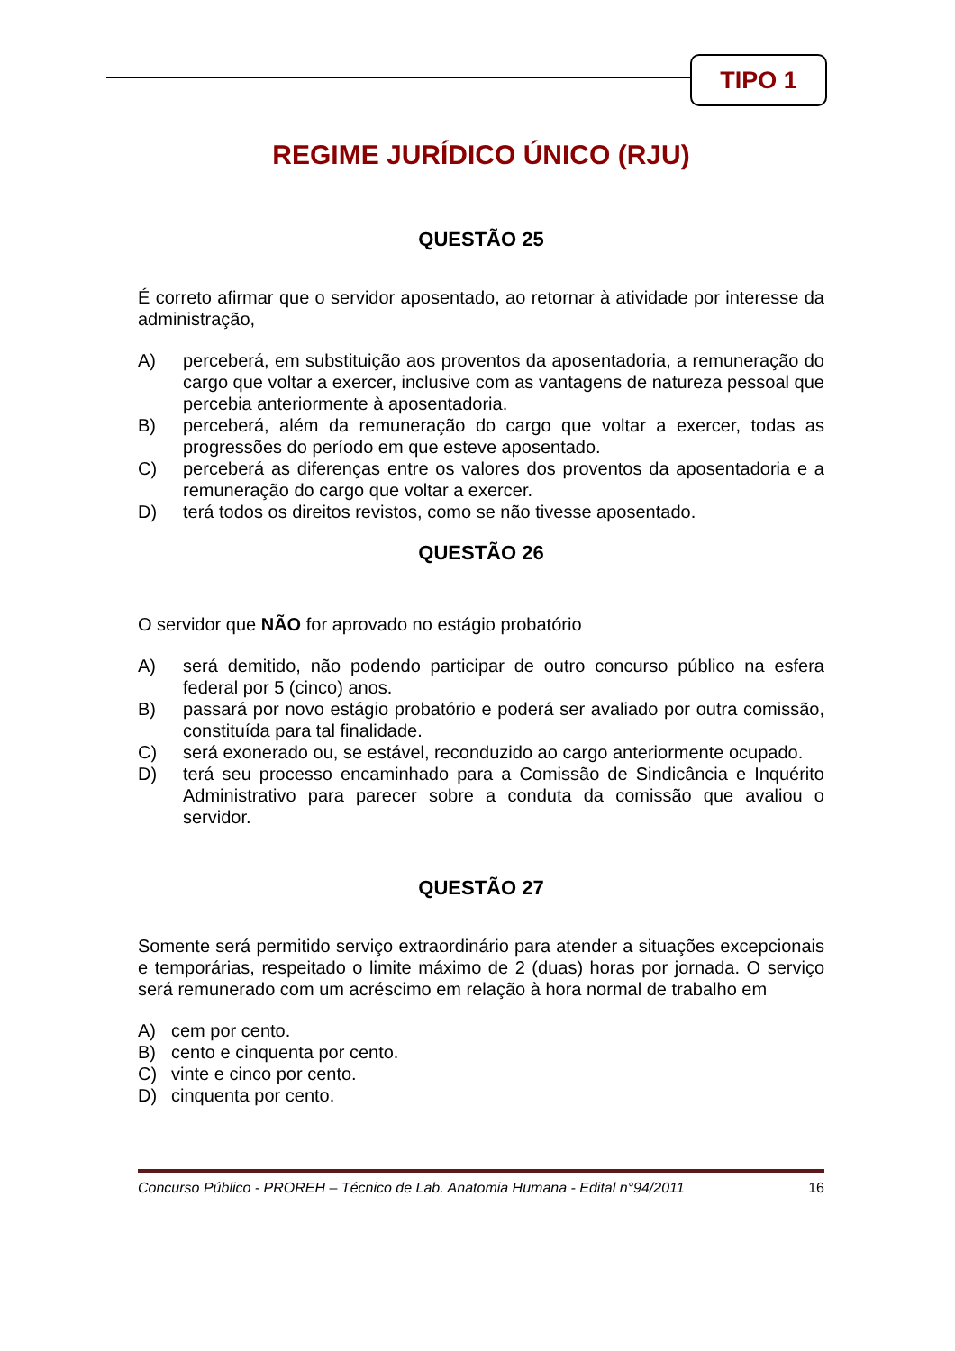TIPO 1
REGIME JURÍDICO ÚNICO (RJU)
QUESTÃO 25
É correto afirmar que o servidor aposentado, ao retornar à atividade por interesse da administração,
A) perceberá, em substituição aos proventos da aposentadoria, a remuneração do cargo que voltar a exercer, inclusive com as vantagens de natureza pessoal que percebia anteriormente à aposentadoria.
B) perceberá, além da remuneração do cargo que voltar a exercer, todas as progressões do período em que esteve aposentado.
C) perceberá as diferenças entre os valores dos proventos da aposentadoria e a remuneração do cargo que voltar a exercer.
D) terá todos os direitos revistos, como se não tivesse aposentado.
QUESTÃO 26
O servidor que NÃO for aprovado no estágio probatório
A) será demitido, não podendo participar de outro concurso público na esfera federal por 5 (cinco) anos.
B) passará por novo estágio probatório e poderá ser avaliado por outra comissão, constituída para tal finalidade.
C) será exonerado ou, se estável, reconduzido ao cargo anteriormente ocupado.
D) terá seu processo encaminhado para a Comissão de Sindicância e Inquérito Administrativo para parecer sobre a conduta da comissão que avaliou o servidor.
QUESTÃO 27
Somente será permitido serviço extraordinário para atender a situações excepcionais e temporárias, respeitado o limite máximo de 2 (duas) horas por jornada. O serviço será remunerado com um acréscimo em relação à hora normal de trabalho em
A) cem por cento.
B) cento e cinquenta por cento.
C) vinte e cinco por cento.
D) cinquenta por cento.
Concurso Público - PROREH – Técnico de Lab. Anatomia Humana - Edital n°94/2011 16